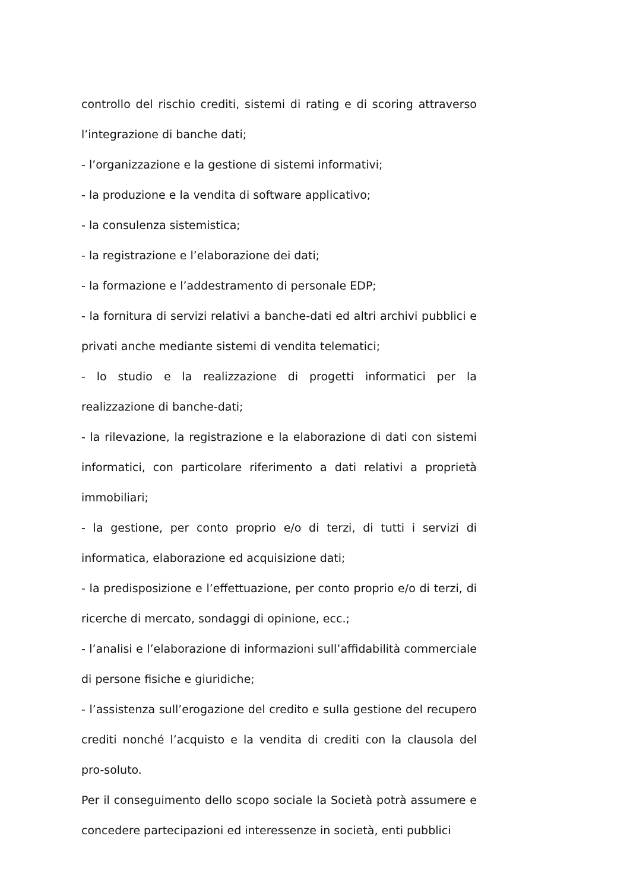controllo del rischio crediti, sistemi di rating e di scoring attraverso l’integrazione di banche dati;
- l’organizzazione e la gestione di sistemi informativi;
- la produzione e la vendita di software applicativo;
- la consulenza sistemistica;
- la registrazione e l’elaborazione dei dati;
- la formazione e l’addestramento di personale EDP;
- la fornitura di servizi relativi a banche-dati ed altri archivi pubblici e privati anche mediante sistemi di vendita telematici;
- lo studio e la realizzazione di progetti informatici per la realizzazione di banche-dati;
- la rilevazione, la registrazione e la elaborazione di dati con sistemi informatici, con particolare riferimento a dati relativi a proprietà immobiliari;
- la gestione, per conto proprio e/o di terzi, di tutti i servizi di informatica, elaborazione ed acquisizione dati;
- la predisposizione e l’effettuazione, per conto proprio e/o di terzi, di ricerche di mercato, sondaggi di opinione, ecc.;
- l’analisi e l’elaborazione di informazioni sull’affidabilità commerciale di persone fisiche e giuridiche;
- l’assistenza sull’erogazione del credito e sulla gestione del recupero crediti nonché l’acquisto e la vendita di crediti con la clausola del pro-soluto.
Per il conseguimento dello scopo sociale la Società potrà assumere e concedere partecipazioni ed interessenze in società, enti pubblici